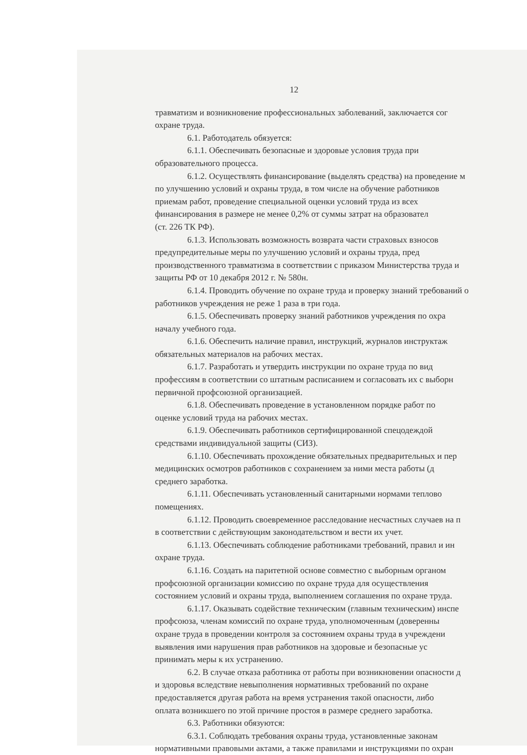12
травматизм и возникновение профессиональных заболеваний, заключается сог
охране труда.
6.1. Работодатель обязуется:
6.1.1. Обеспечивать безопасные и здоровые условия труда при
образовательного процесса.
6.1.2. Осуществлять финансирование (выделять средства) на проведение м
по улучшению условий и охраны труда, в том числе на обучение работников
приемам работ, проведение специальной оценки условий труда из всех
финансирования в размере не менее 0,2% от суммы затрат на образовател
(ст. 226 ТК РФ).
6.1.3. Использовать возможность возврата части страховых взносов
предупредительные меры по улучшению условий и охраны труда, пред
производственного травматизма в соответствии с приказом Министерства труда и
защиты РФ от 10 декабря 2012 г. № 580н.
6.1.4. Проводить обучение по охране труда и проверку знаний требований о
работников учреждения не реже 1 раза в три года.
6.1.5. Обеспечивать проверку знаний работников учреждения по охра
началу учебного года.
6.1.6. Обеспечить наличие правил, инструкций, журналов инструктаж
обязательных материалов на рабочих местах.
6.1.7. Разработать и утвердить инструкции по охране труда по вид
профессиям в соответствии со штатным расписанием и согласовать их с выборн
первичной профсоюзной организацией.
6.1.8. Обеспечивать проведение в установленном порядке работ по
оценке условий труда на рабочих местах.
6.1.9. Обеспечивать работников сертифицированной спецодеждой
средствами индивидуальной защиты (СИЗ).
6.1.10. Обеспечивать прохождение обязательных предварительных и пер
медицинских осмотров работников с сохранением за ними места работы (д
среднего заработка.
6.1.11. Обеспечивать установленный санитарными нормами теплово
помещениях.
6.1.12. Проводить своевременное расследование несчастных случаев на п
в соответствии с действующим законодательством и вести их учет.
6.1.13. Обеспечивать соблюдение работниками требований, правил и ин
охране труда.
6.1.16. Создать на паритетной основе совместно с выборным органом
профсоюзной организации комиссию по охране труда для осуществления
состоянием условий и охраны труда, выполнением соглашения по охране труда.
6.1.17. Оказывать содействие техническим (главным техническим) инспе
профсоюза, членам комиссий по охране труда, уполномоченным (доверенны
охране труда в проведении контроля за состоянием охраны труда в учреждени
выявления ими нарушения прав работников на здоровые и безопасные ус
принимать меры к их устранению.
6.2. В случае отказа работника от работы при возникновении опасности д
и здоровья вследствие невыполнения нормативных требований по охране
предоставляется другая работа на время устранения такой опасности, либо
оплата возникшего по этой причине простоя в размере среднего заработка.
6.3. Работники обязуются:
6.3.1. Соблюдать требования охраны труда, установленные законам
нормативными правовыми актами, а также правилами и инструкциями по охран